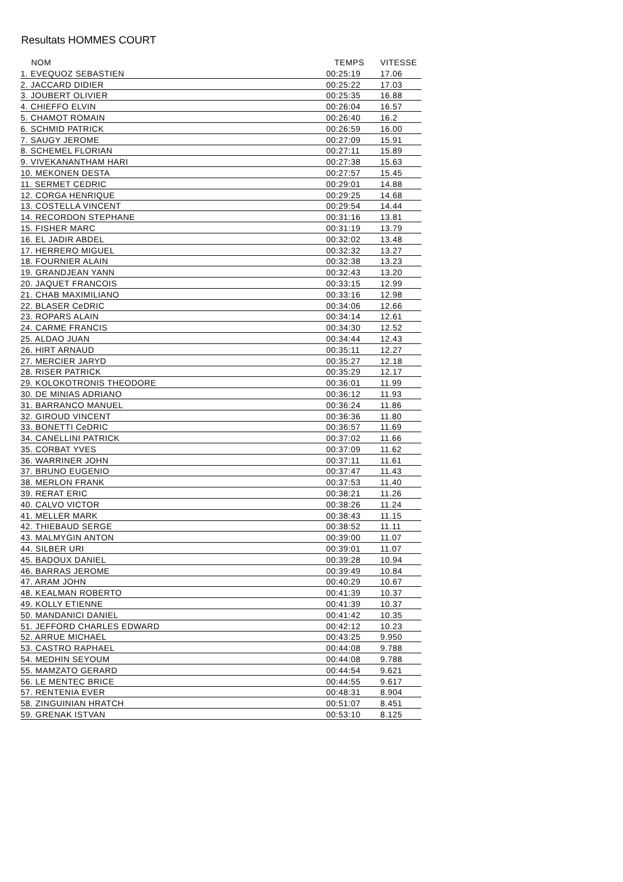Resultats HOMMES COURT
| NOM | TEMPS | VITESSE |
| --- | --- | --- |
| 1. EVEQUOZ SEBASTIEN | 00:25:19 | 17.06 |
| 2. JACCARD DIDIER | 00:25:22 | 17.03 |
| 3. JOUBERT OLIVIER | 00:25:35 | 16.88 |
| 4. CHIEFFO ELVIN | 00:26:04 | 16.57 |
| 5. CHAMOT ROMAIN | 00:26:40 | 16.2 |
| 6. SCHMID PATRICK | 00:26:59 | 16.00 |
| 7. SAUGY JEROME | 00:27:09 | 15.91 |
| 8. SCHEMEL FLORIAN | 00:27:11 | 15.89 |
| 9. VIVEKANANTHAM HARI | 00:27:38 | 15.63 |
| 10. MEKONEN DESTA | 00:27:57 | 15.45 |
| 11. SERMET CEDRIC | 00:29:01 | 14.88 |
| 12. CORGA HENRIQUE | 00:29:25 | 14.68 |
| 13. COSTELLA VINCENT | 00:29:54 | 14.44 |
| 14. RECORDON STEPHANE | 00:31:16 | 13.81 |
| 15. FISHER MARC | 00:31:19 | 13.79 |
| 16. EL JADIR ABDEL | 00:32:02 | 13.48 |
| 17. HERRERO MIGUEL | 00:32:32 | 13.27 |
| 18. FOURNIER ALAIN | 00:32:38 | 13.23 |
| 19. GRANDJEAN YANN | 00:32:43 | 13.20 |
| 20. JAQUET FRANCOIS | 00:33:15 | 12.99 |
| 21. CHAB MAXIMILIANO | 00:33:16 | 12.98 |
| 22. BLASER CeDRIC | 00:34:06 | 12.66 |
| 23. ROPARS ALAIN | 00:34:14 | 12.61 |
| 24. CARME FRANCIS | 00:34:30 | 12.52 |
| 25. ALDAO JUAN | 00:34:44 | 12.43 |
| 26. HIRT ARNAUD | 00:35:11 | 12.27 |
| 27. MERCIER JARYD | 00:35:27 | 12.18 |
| 28. RISER PATRICK | 00:35:29 | 12.17 |
| 29. KOLOKOTRONIS THEODORE | 00:36:01 | 11.99 |
| 30. DE MINIAS ADRIANO | 00:36:12 | 11.93 |
| 31. BARRANCO MANUEL | 00:36:24 | 11.86 |
| 32. GIROUD VINCENT | 00:36:36 | 11.80 |
| 33. BONETTI CeDRIC | 00:36:57 | 11.69 |
| 34. CANELLINI PATRICK | 00:37:02 | 11.66 |
| 35. CORBAT YVES | 00:37:09 | 11.62 |
| 36. WARRINER JOHN | 00:37:11 | 11.61 |
| 37. BRUNO EUGENIO | 00:37:47 | 11.43 |
| 38. MERLON FRANK | 00:37:53 | 11.40 |
| 39. RERAT ERIC | 00:38:21 | 11.26 |
| 40. CALVO VICTOR | 00:38:26 | 11.24 |
| 41. MELLER MARK | 00:38:43 | 11.15 |
| 42. THIEBAUD SERGE | 00:38:52 | 11.11 |
| 43. MALMYGIN ANTON | 00:39:00 | 11.07 |
| 44. SILBER URI | 00:39:01 | 11.07 |
| 45. BADOUX DANIEL | 00:39:28 | 10.94 |
| 46. BARRAS JEROME | 00:39:49 | 10.84 |
| 47. ARAM JOHN | 00:40:29 | 10.67 |
| 48. KEALMAN ROBERTO | 00:41:39 | 10.37 |
| 49. KOLLY ETIENNE | 00:41:39 | 10.37 |
| 50. MANDANICI DANIEL | 00:41:42 | 10.35 |
| 51. JEFFORD CHARLES EDWARD | 00:42:12 | 10.23 |
| 52. ARRUE MICHAEL | 00:43:25 | 9.950 |
| 53. CASTRO RAPHAEL | 00:44:08 | 9.788 |
| 54. MEDHIN SEYOUM | 00:44:08 | 9.788 |
| 55. MAMZATO GERARD | 00:44:54 | 9.621 |
| 56. LE MENTEC BRICE | 00:44:55 | 9.617 |
| 57. RENTENIA EVER | 00:48:31 | 8.904 |
| 58. ZINGUINIAN HRATCH | 00:51:07 | 8.451 |
| 59. GRENAK ISTVAN | 00:53:10 | 8.125 |